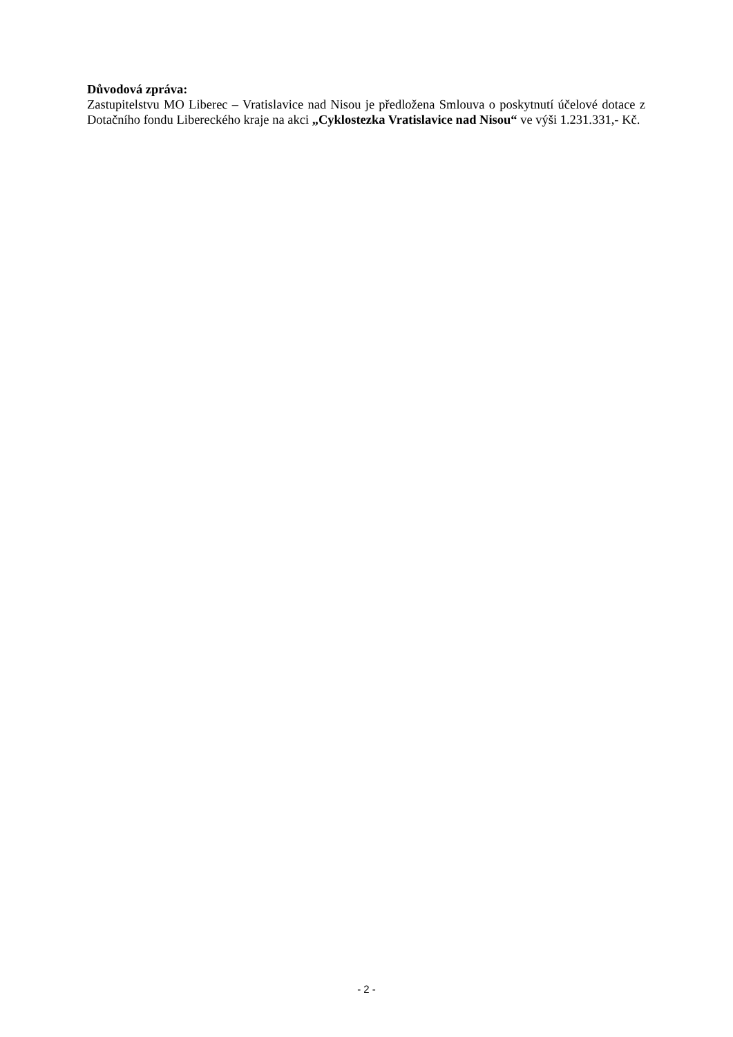Důvodová zpráva:
Zastupitelstvu MO Liberec – Vratislavice nad Nisou je předložena Smlouva o poskytnutí účelové dotace z Dotačního fondu Libereckého kraje na akci „Cyklostezka Vratislavice nad Nisou“ ve výši 1.231.331,- Kč.
- 2 -